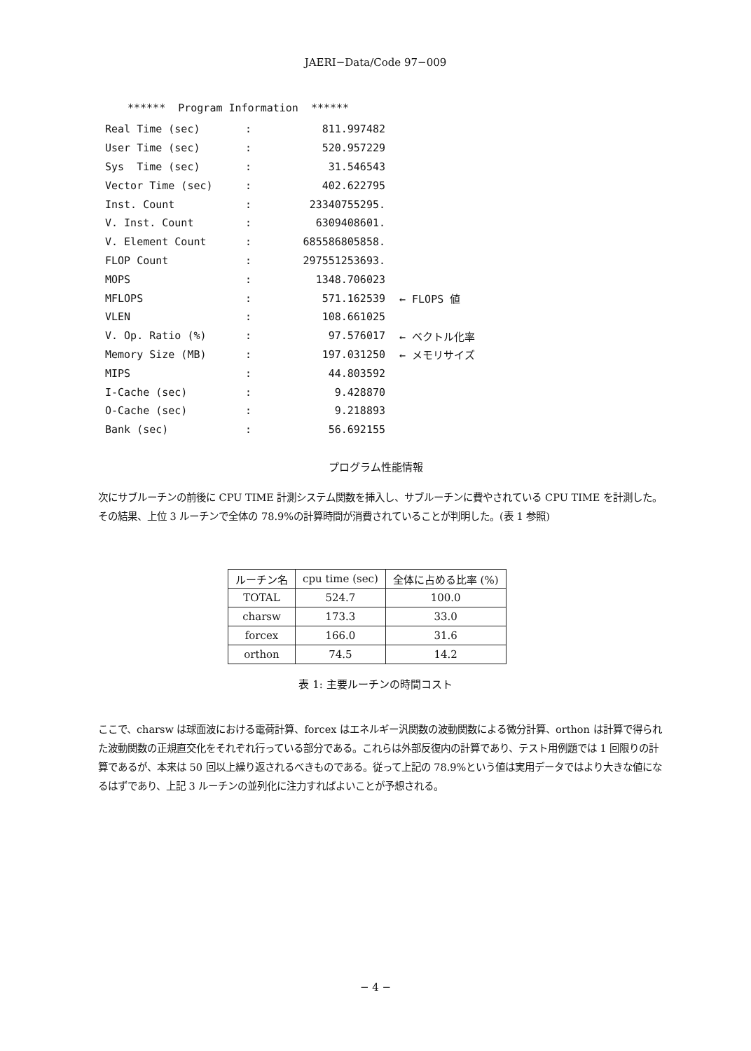JAERI−Data/Code 97−009
****** Program Information ******
| Real Time (sec) | : | 811.997482 | |
| User Time (sec) | : | 520.957229 | |
| Sys Time (sec) | : | 31.546543 | |
| Vector Time (sec) | : | 402.622795 | |
| Inst. Count | : | 23340755295. | |
| V. Inst. Count | : | 6309408601. | |
| V. Element Count | : | 685586805858. | |
| FLOP Count | : | 297551253693. | |
| MOPS | : | 1348.706023 | |
| MFLOPS | : | 571.162539 | ← FLOPS 値 |
| VLEN | : | 108.661025 | |
| V. Op. Ratio (%) | : | 97.576017 | ← ベクトル化率 |
| Memory Size (MB) | : | 197.031250 | ← メモリサイズ |
| MIPS | : | 44.803592 | |
| I-Cache (sec) | : | 9.428870 | |
| O-Cache (sec) | : | 9.218893 | |
| Bank (sec) | : | 56.692155 | |
プログラム性能情報
次にサブルーチンの前後に CPU TIME 計測システム関数を挿入し、サブルーチンに費やされている CPU TIME を計測した。その結果、上位 3 ルーチンで全体の 78.9%の計算時間が消費されていることが判明した。(表 1 参照)
| ルーチン名 | cpu time (sec) | 全体に占める比率 (%) |
| --- | --- | --- |
| TOTAL | 524.7 | 100.0 |
| charsw | 173.3 | 33.0 |
| forcex | 166.0 | 31.6 |
| orthon | 74.5 | 14.2 |
表 1: 主要ルーチンの時間コスト
ここで、charsw は球面波における電荷計算、forcex はエネルギー汎関数の波動関数による微分計算、orthon は計算で得られた波動関数の正規直交化をそれぞれ行っている部分である。これらは外部反復内の計算であり、テスト用例題では 1 回限りの計算であるが、本来は 50 回以上繰り返されるべきものである。従って上記の 78.9%という値は実用データではより大きな値になるはずであり、上記 3 ルーチンの並列化に注力すればよいことが予想される。
− 4 −